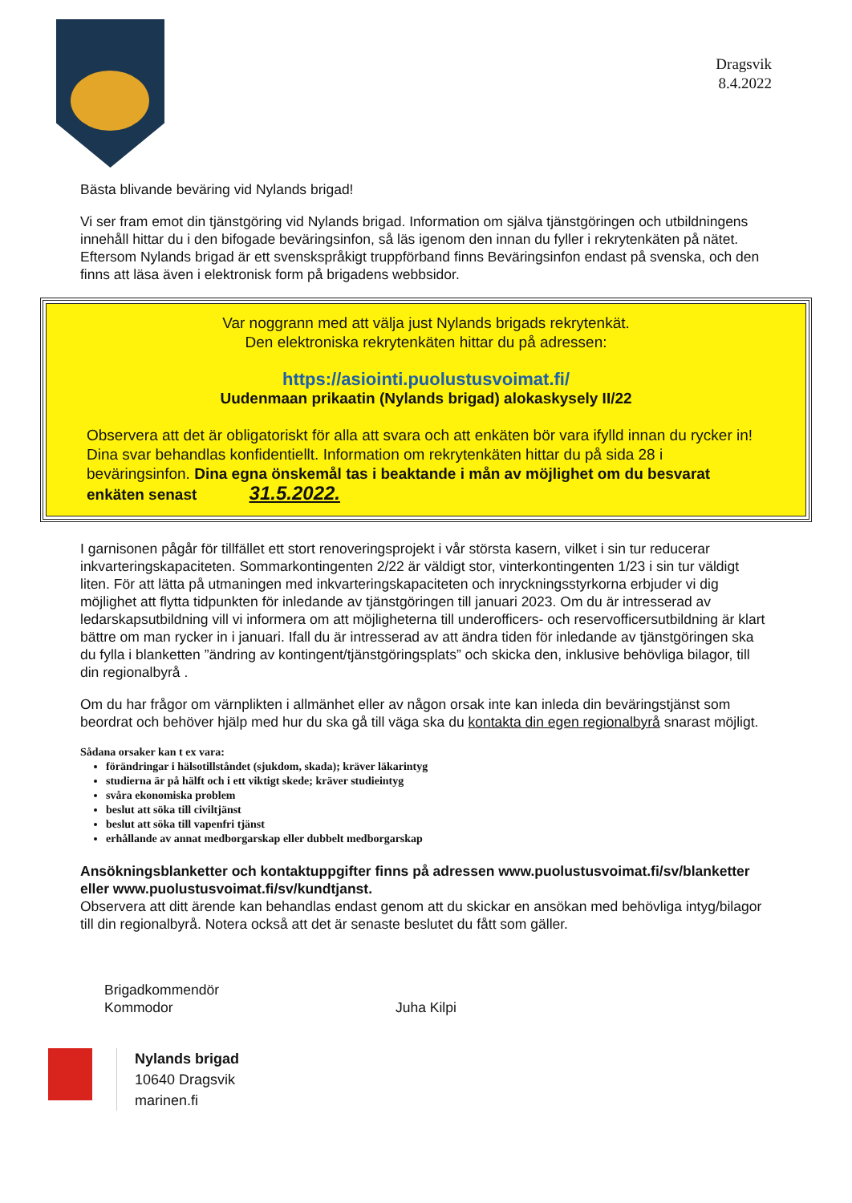Dragsvik
8.4.2022
Bästa blivande beväring vid Nylands brigad!
Vi ser fram emot din tjänstgöring vid Nylands brigad. Information om själva tjänstgöringen och utbildningens innehåll hittar du i den bifogade beväringsinfon, så läs igenom den innan du fyller i rekrytenkäten på nätet. Eftersom Nylands brigad är ett svenskspråkigt truppförband finns Beväringsinfon endast på svenska, och den finns att läsa även i elektronisk form på brigadens webbsidor.
Var noggrann med att välja just Nylands brigads rekrytenkät.
Den elektroniska rekrytenkäten hittar du på adressen:
https://asiointi.puolustusvoimat.fi/
Uudenmaan prikaatin (Nylands brigad) alokaskysely II/22
Observera att det är obligatoriskt för alla att svara och att enkäten bör vara ifylld innan du rycker in! Dina svar behandlas konfidentiellt. Information om rekrytenkäten hittar du på sida 28 i beväringsinfon. Dina egna önskemål tas i beaktande i mån av möjlighet om du besvarat enkäten senast 31.5.2022.
I garnisonen pågår för tillfället ett stort renoveringsprojekt i vår största kasern, vilket i sin tur reducerar inkvarteringskapaciteten. Sommarkontingenten 2/22 är väldigt stor, vinterkontingenten 1/23 i sin tur väldigt liten. För att lätta på utmaningen med inkvarteringskapaciteten och inryckningsstyrkorna erbjuder vi dig möjlighet att flytta tidpunkten för inledande av tjänstgöringen till januari 2023. Om du är intresserad av ledarskapsutbildning vill vi informera om att möjligheterna till underofficers- och reservofficersutbildning är klart bättre om man rycker in i januari. Ifall du är intresserad av att ändra tiden för inledande av tjänstgöringen ska du fylla i blanketten ”ändring av kontingent/tjänstgöringsplats” och skicka den, inklusive behövliga bilagor, till din regionalbyrå .
Om du har frågor om värnplikten i allmänhet eller av någon orsak inte kan inleda din beväringstjänst som beordrat och behöver hjälp med hur du ska gå till väga ska du kontakta din egen regionalbyrå snarast möjligt.
Sådana orsaker kan t ex vara:
förändringar i hälsotillståndet (sjukdom, skada); kräver läkarintyg
studierna är på hälft och i ett viktigt skede; kräver studieintyg
svåra ekonomiska problem
beslut att söka till civiltjänst
beslut att söka till vapenfri tjänst
erhållande av annat medborgarskap eller dubbelt medborgarskap
Ansökningsblanketter och kontaktuppgifter finns på adressen www.puolustusvoimat.fi/sv/blanketter eller www.puolustusvoimat.fi/sv/kundtjanst.
Observera att ditt ärende kan behandlas endast genom att du skickar en ansökan med behövliga intyg/bilagor till din regionalbyrå. Notera också att det är senaste beslutet du fått som gäller.
Brigadkommendör
Kommodor
Juha Kilpi
Nylands brigad
10640 Dragsvik
marinen.fi